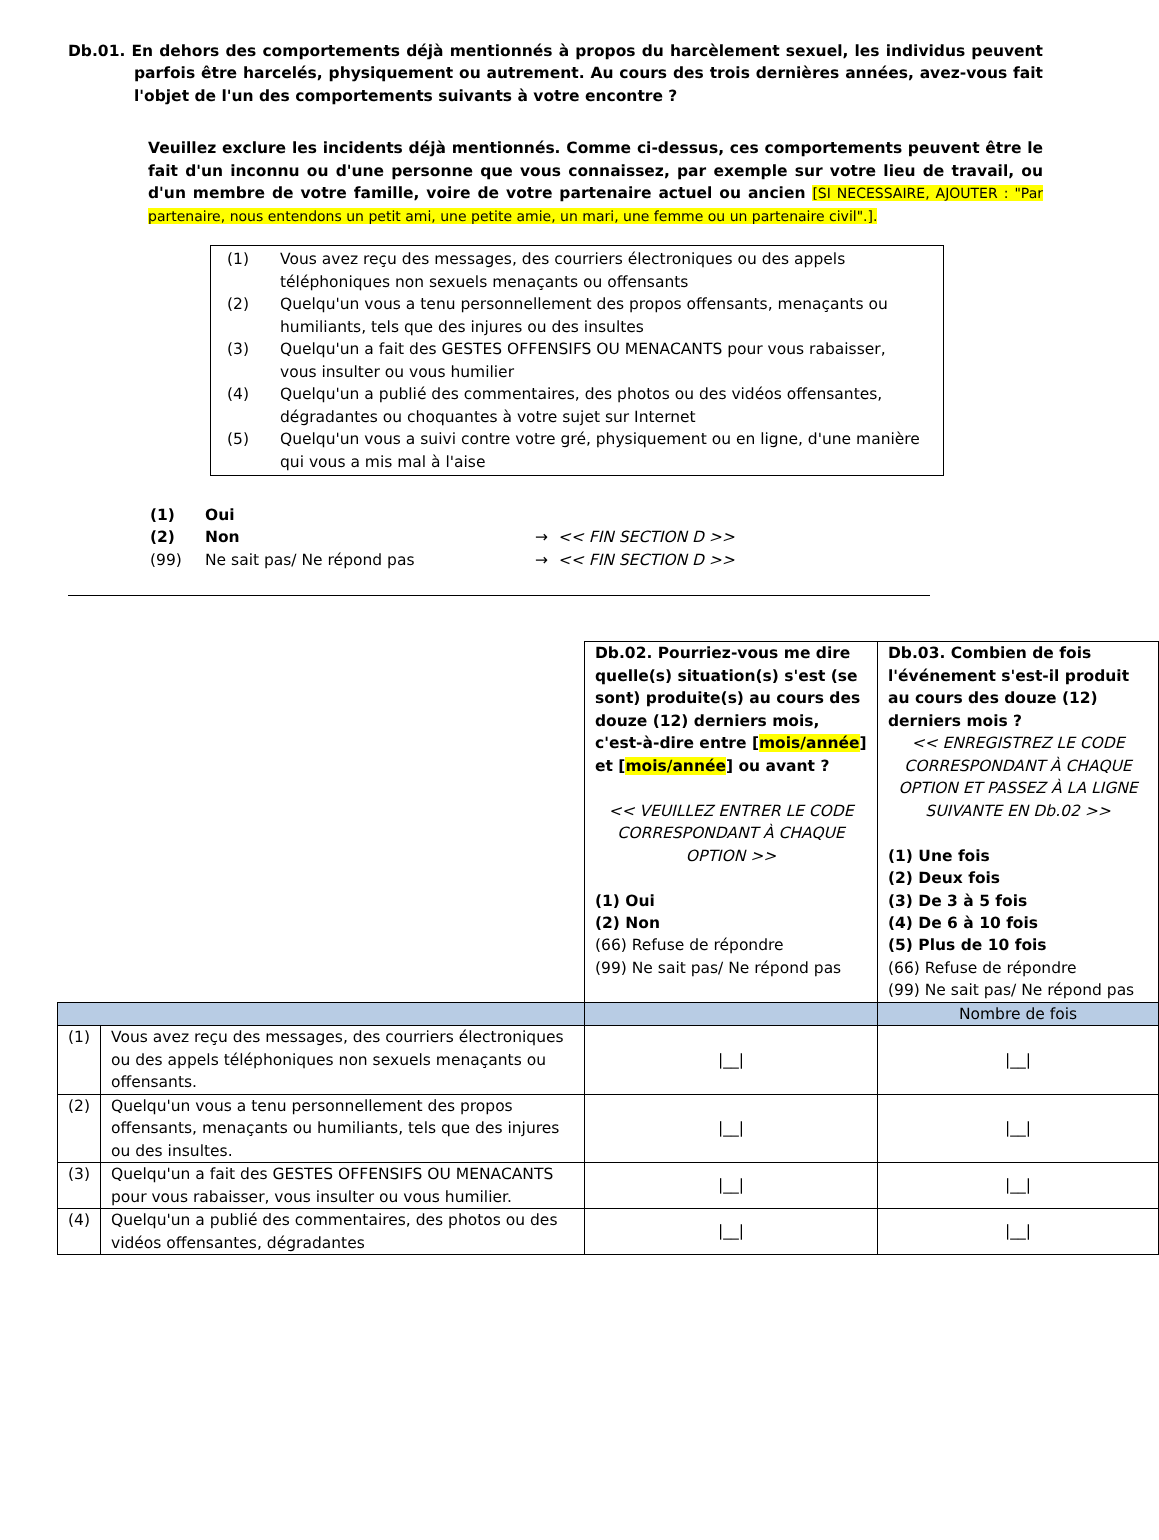Db.01. En dehors des comportements déjà mentionnés à propos du harcèlement sexuel, les individus peuvent parfois être harcelés, physiquement ou autrement. Au cours des trois dernières années, avez-vous fait l'objet de l'un des comportements suivants à votre encontre ?
Veuillez exclure les incidents déjà mentionnés. Comme ci-dessus, ces comportements peuvent être le fait d'un inconnu ou d'une personne que vous connaissez, par exemple sur votre lieu de travail, ou d'un membre de votre famille, voire de votre partenaire actuel ou ancien [SI NECESSAIRE, AJOUTER : "Par partenaire, nous entendons un petit ami, une petite amie, un mari, une femme ou un partenaire civil".].
(1) Vous avez reçu des messages, des courriers électroniques ou des appels téléphoniques non sexuels menaçants ou offensants
(2) Quelqu'un vous a tenu personnellement des propos offensants, menaçants ou humiliants, tels que des injures ou des insultes
(3) Quelqu'un a fait des GESTES OFFENSIFS OU MENACANTS pour vous rabaisser, vous insulter ou vous humilier
(4) Quelqu'un a publié des commentaires, des photos ou des vidéos offensantes, dégradantes ou choquantes à votre sujet sur Internet
(5) Quelqu'un vous a suivi contre votre gré, physiquement ou en ligne, d'une manière qui vous a mis mal à l'aise
(1) Oui
(2) Non → << FIN SECTION D >>
(99) Ne sait pas/ Ne répond pas → << FIN SECTION D >>
| | | Db.02. Pourriez-vous me dire quelle(s) situation(s) s'est (se sont) produite(s) au cours des douze (12) derniers mois, c'est-à-dire entre [ mois/année ] et [ mois/année ] ou avant ? << VEUILLEZ ENTRER LE CODE CORRESPONDANT À CHAQUE OPTION >> (1) Oui (2) Non (66) Refuse de répondre (99) Ne sait pas/ Ne répond pas | Db.03. Combien de fois l'événement s'est-il produit au cours des douze (12) derniers mois ? << ENREGISTREZ LE CODE CORRESPONDANT À CHAQUE OPTION ET PASSEZ À LA LIGNE SUIVANTE EN Db.02 >> (1) Une fois (2) Deux fois (3) De 3 à 5 fois (4) De 6 à 10 fois (5) Plus de 10 fois (66) Refuse de répondre (99) Ne sait pas/ Ne répond pas |
| | | | Nombre de fois |
| (1) | Vous avez reçu des messages, des courriers électroniques ou des appels téléphoniques non sexuels menaçants ou offensants. | /__/ | /__/ |
| (2) | Quelqu'un vous a tenu personnellement des propos offensants, menaçants ou humiliants, tels que des injures ou des insultes. | /__/ | /__/ |
| (3) | Quelqu'un a fait des GESTES OFFENSIFS OU MENACANTS pour vous rabaisser, vous insulter ou vous humilier. | /__/ | /__/ |
| (4) | Quelqu'un a publié des commentaires, des photos ou des vidéos offensantes, dégradantes | /__/ | /__/ |